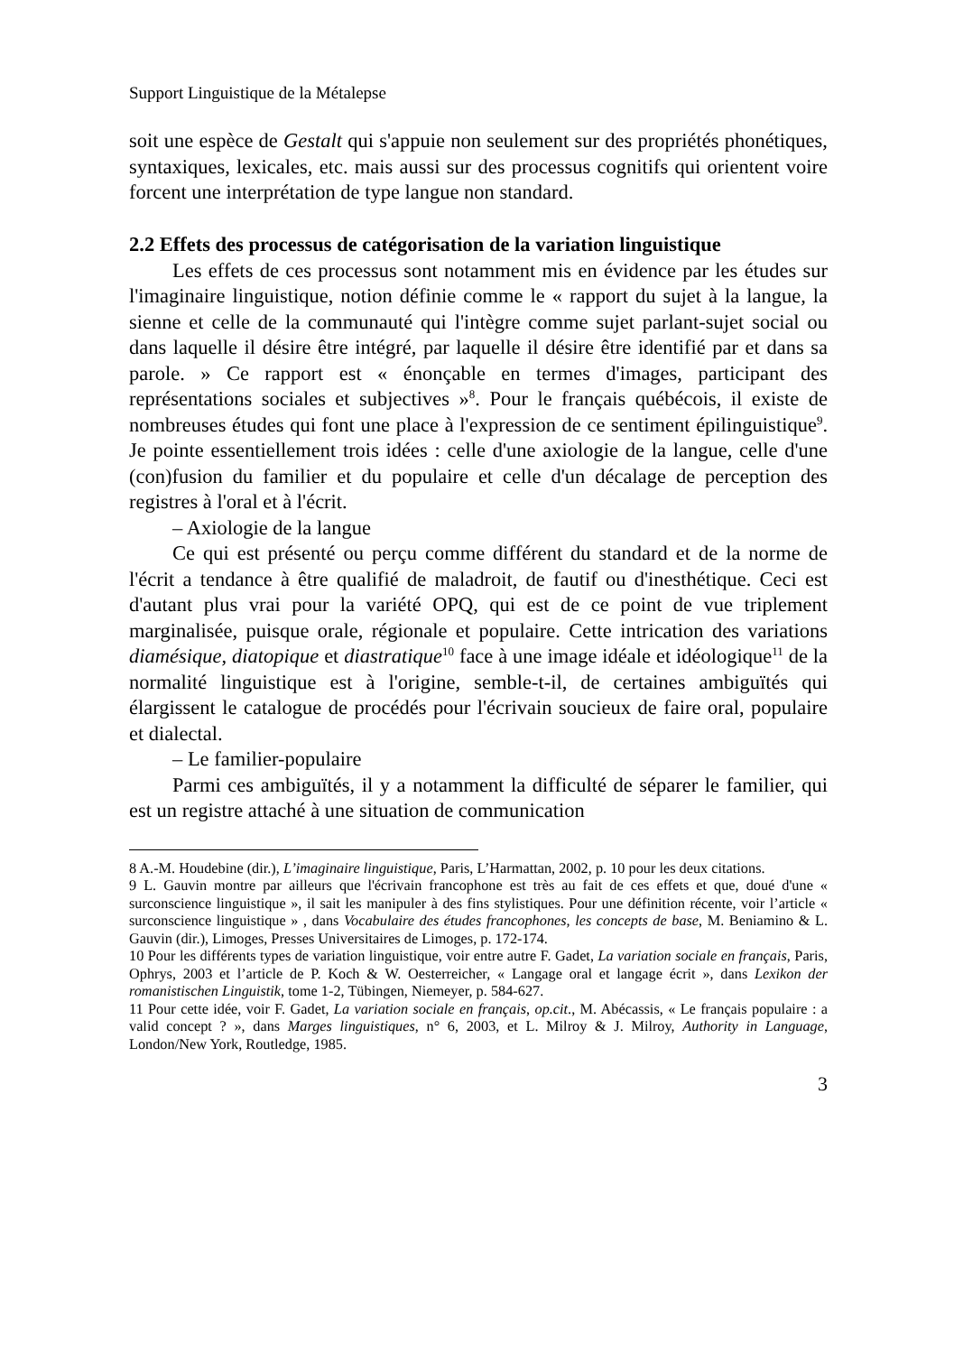Support Linguistique de la Métalepse
soit une espèce de Gestalt qui s'appuie non seulement sur des propriétés phonétiques, syntaxiques, lexicales, etc. mais aussi sur des processus cognitifs qui orientent voire forcent une interprétation de type langue non standard.
2.2 Effets des processus de catégorisation de la variation linguistique
Les effets de ces processus sont notamment mis en évidence par les études sur l'imaginaire linguistique, notion définie comme le « rapport du sujet à la langue, la sienne et celle de la communauté qui l'intègre comme sujet parlant-sujet social ou dans laquelle il désire être intégré, par laquelle il désire être identifié par et dans sa parole. » Ce rapport est « énonçable en termes d'images, participant des représentations sociales et subjectives »<sup>8</sup>. Pour le français québécois, il existe de nombreuses études qui font une place à l'expression de ce sentiment épilinguistique<sup>9</sup>. Je pointe essentiellement trois idées : celle d'une axiologie de la langue, celle d'une (con)fusion du familier et du populaire et celle d'un décalage de perception des registres à l'oral et à l'écrit.
– Axiologie de la langue
Ce qui est présenté ou perçu comme différent du standard et de la norme de l'écrit a tendance à être qualifié de maladroit, de fautif ou d'inesthétique. Ceci est d'autant plus vrai pour la variété OPQ, qui est de ce point de vue triplement marginalisée, puisque orale, régionale et populaire. Cette intrication des variations diamésique, diatopique et diastratique<sup>10</sup> face à une image idéale et idéologique<sup>11</sup> de la normalité linguistique est à l'origine, semble-t-il, de certaines ambiguïtés qui élargissent le catalogue de procédés pour l'écrivain soucieux de faire oral, populaire et dialectal.
– Le familier-populaire
Parmi ces ambiguïtés, il y a notamment la difficulté de séparer le familier, qui est un registre attaché à une situation de communication
8 A.-M. Houdebine (dir.), L’imaginaire linguistique, Paris, L’Harmattan, 2002, p. 10 pour les deux citations.
9 L. Gauvin montre par ailleurs que l'écrivain francophone est très au fait de ces effets et que, doué d'une « surconscience linguistique », il sait les manipuler à des fins stylistiques. Pour une définition récente, voir l’article « surconscience linguistique » , dans Vocabulaire des études francophones, les concepts de base, M. Beniamino & L. Gauvin (dir.), Limoges, Presses Universitaires de Limoges, p. 172-174.
10 Pour les différents types de variation linguistique, voir entre autre F. Gadet, La variation sociale en français, Paris, Ophrys, 2003 et l’article de P. Koch & W. Oesterreicher, « Langage oral et langage écrit », dans Lexikon der romanistischen Linguistik, tome 1-2, Tübingen, Niemeyer, p. 584-627.
11 Pour cette idée, voir F. Gadet, La variation sociale en français, op.cit., M. Abécassis, « Le français populaire : a valid concept ? », dans Marges linguistiques, n° 6, 2003, et L. Milroy & J. Milroy, Authority in Language, London/New York, Routledge, 1985.
3